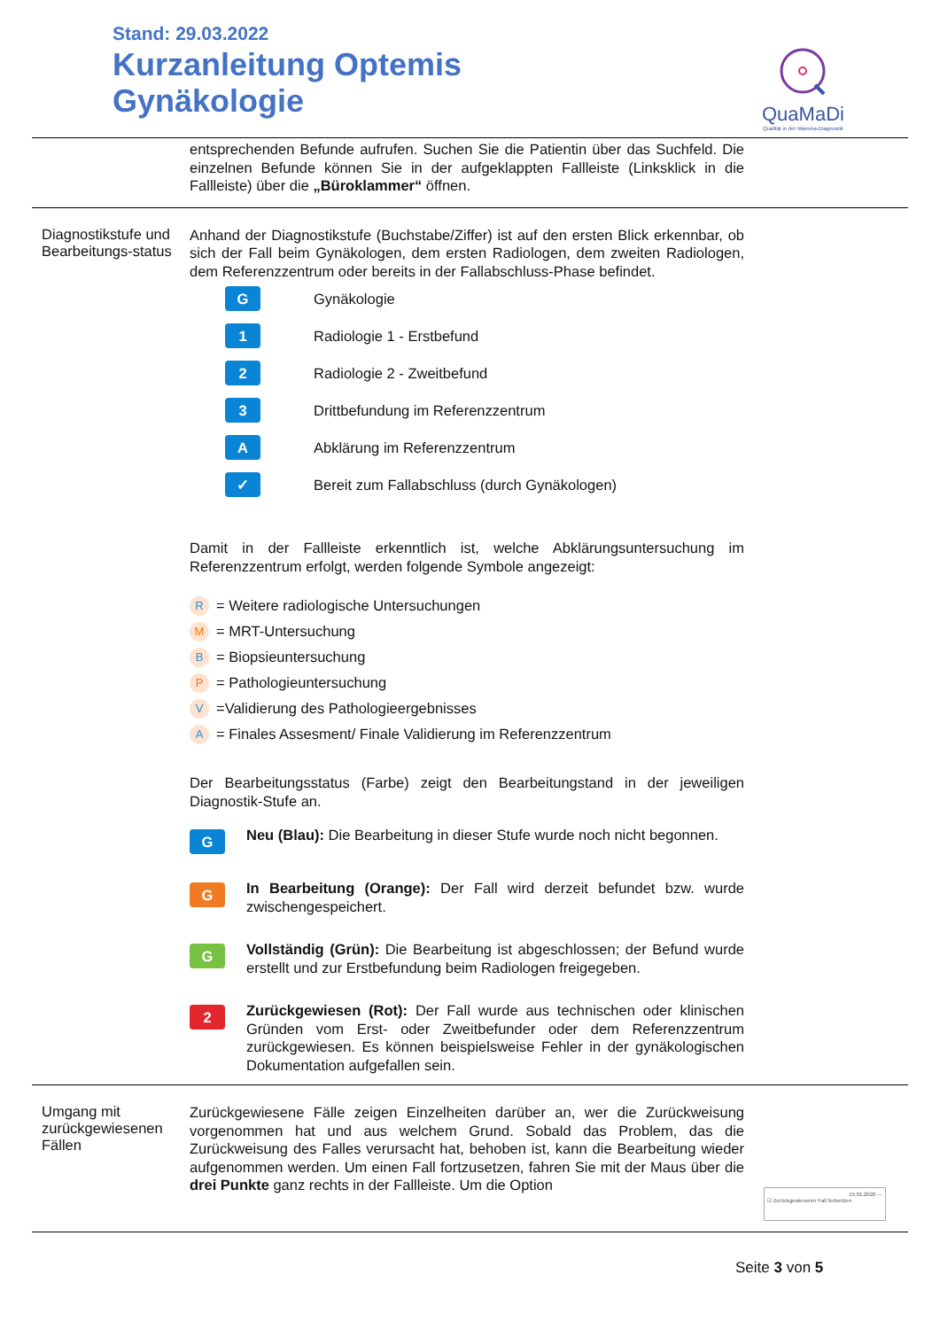Stand: 29.03.2022
Kurzanleitung Optemis
Gynäkologie
QuaMaDi
Qualität in der Mamma-Diagnostik
entsprechenden Befunde aufrufen. Suchen Sie die Patientin über das Suchfeld. Die einzelnen Befunde können Sie in der aufgeklappten Fallleiste (Linksklick in die Fallleiste) über die „Büroklammer“ öffnen.
Diagnostikstufe und Bearbeitungs-status
Anhand der Diagnostikstufe (Buchstabe/Ziffer) ist auf den ersten Blick erkennbar, ob sich der Fall beim Gynäkologen, dem ersten Radiologen, dem zweiten Radiologen, dem Referenzzentrum oder bereits in der Fallabschluss-Phase befindet.
G Gynäkologie
1 Radiologie 1 - Erstbefund
2 Radiologie 2 - Zweitbefund
3 Drittbefundung im Referenzzentrum
A Abklärung im Referenzzentrum
✓ Bereit zum Fallabschluss (durch Gynäkologen)
Damit in der Fallleiste erkenntlich ist, welche Abklärungsuntersuchung im Referenzzentrum erfolgt, werden folgende Symbole angezeigt:
R = Weitere radiologische Untersuchungen
M = MRT-Untersuchung
B = Biopsieuntersuchung
P = Pathologieuntersuchung
V =Validierung des Pathologieergebnisses
A = Finales Assesment/ Finale Validierung im Referenzzentrum
Der Bearbeitungsstatus (Farbe) zeigt den Bearbeitungstand in der jeweiligen Diagnostik-Stufe an.
G
Neu (Blau): Die Bearbeitung in dieser Stufe wurde noch nicht begonnen.
G
In Bearbeitung (Orange): Der Fall wird derzeit befundet bzw. wurde zwischengespeichert.
G
Vollständig (Grün): Die Bearbeitung ist abgeschlossen; der Befund wurde erstellt und zur Erstbefundung beim Radiologen freigegeben.
2
Zurückgewiesen (Rot): Der Fall wurde aus technischen oder klinischen Gründen vom Erst- oder Zweitbefunder oder dem Referenzzentrum zurückgewiesen. Es können beispielsweise Fehler in der gynäkologischen Dokumentation aufgefallen sein.
Umgang mit zurückgewiesenen Fällen
Zurückgewiesene Fälle zeigen Einzelheiten darüber an, wer die Zurückweisung vorgenommen hat und aus welchem Grund. Sobald das Problem, das die Zurückweisung des Falles verursacht hat, behoben ist, kann die Bearbeitung wieder aufgenommen werden. Um einen Fall fortzusetzen, fahren Sie mit der Maus über die drei Punkte ganz rechts in der Fallleiste. Um die Option
15.01.2020 ⋯
☑ Zurückgewiesener Fall fortsetzen
Seite 3 von 5